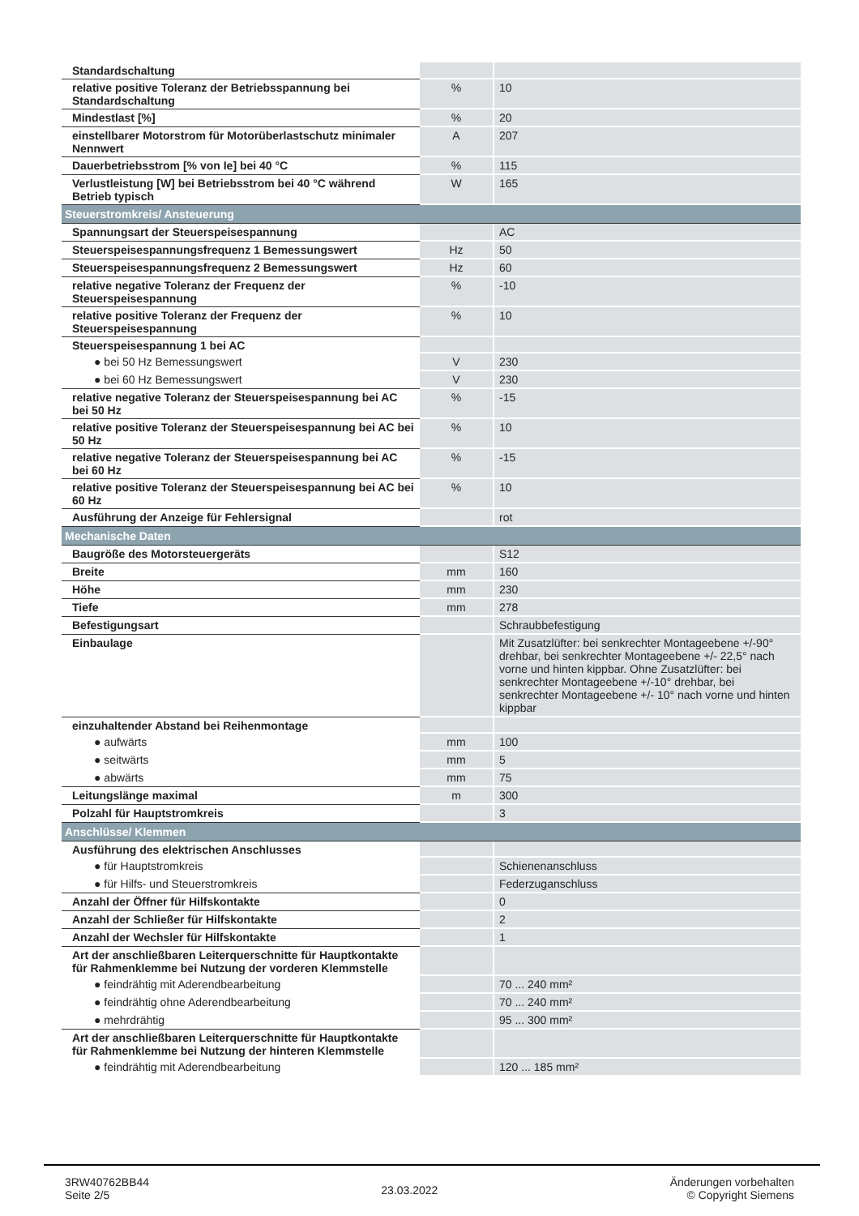| Standardschaltung | | |
| relative positive Toleranz der Betriebsspannung bei Standardschaltung | % | 10 |
| Mindestlast [%] | % | 20 |
| einstellbarer Motorstrom für Motorüberlastschutz minimaler Nennwert | A | 207 |
| Dauerbetriebsstrom [% von Ie] bei 40 °C | % | 115 |
| Verlustleistung [W] bei Betriebsstrom bei 40 °C während Betrieb typisch | W | 165 |
| Steuerstromkreis/ Ansteuerung | | |
| Spannungsart der Steuerspeisespannung | | AC |
| Steuerspeisespannungsfrequenz 1 Bemessungswert | Hz | 50 |
| Steuerspeisespannungsfrequenz 2 Bemessungswert | Hz | 60 |
| relative negative Toleranz der Frequenz der Steuerspeisespannung | % | -10 |
| relative positive Toleranz der Frequenz der Steuerspeisespannung | % | 10 |
| Steuerspeisespannung 1 bei AC | | |
| ● bei 50 Hz Bemessungswert | V | 230 |
| ● bei 60 Hz Bemessungswert | V | 230 |
| relative negative Toleranz der Steuerspeisespannung bei AC bei 50 Hz | % | -15 |
| relative positive Toleranz der Steuerspeisespannung bei AC bei 50 Hz | % | 10 |
| relative negative Toleranz der Steuerspeisespannung bei AC bei 60 Hz | % | -15 |
| relative positive Toleranz der Steuerspeisespannung bei AC bei 60 Hz | % | 10 |
| Ausführung der Anzeige für Fehlersignal | | rot |
| Mechanische Daten | | |
| Baugröße des Motorsteuergeräts | | S12 |
| Breite | mm | 160 |
| Höhe | mm | 230 |
| Tiefe | mm | 278 |
| Befestigungsart | | Schraubbefestigung |
| Einbaulage | | Mit Zusatzlüfter: bei senkrechter Montageebene +/-90° drehbar, bei senkrechter Montageebene +/- 22,5° nach vorne und hinten kippbar. Ohne Zusatzlüfter: bei senkrechter Montageebene +/-10° drehbar, bei senkrechter Montageebene +/- 10° nach vorne und hinten kippbar |
| einzuhaltender Abstand bei Reihenmontage | | |
| ● aufwärts | mm | 100 |
| ● seitwärts | mm | 5 |
| ● abwärts | mm | 75 |
| Leitungslänge maximal | m | 300 |
| Polzahl für Hauptstromkreis | | 3 |
| Anschlüsse/ Klemmen | | |
| Ausführung des elektrischen Anschlusses | | |
| ● für Hauptstromkreis | | Schienenanschluss |
| ● für Hilfs- und Steuerstromkreis | | Federzuganschluss |
| Anzahl der Öffner für Hilfskontakte | | 0 |
| Anzahl der Schließer für Hilfskontakte | | 2 |
| Anzahl der Wechsler für Hilfskontakte | | 1 |
| Art der anschließbaren Leiterquerschnitte für Hauptkontakte für Rahmenklemme bei Nutzung der vorderen Klemmstelle | | |
| ● feindrähtig mit Aderendbearbeitung | | 70 ... 240 mm² |
| ● feindrähtig ohne Aderendbearbeitung | | 70 ... 240 mm² |
| ● mehrdrähtig | | 95 ... 300 mm² |
| Art der anschließbaren Leiterquerschnitte für Hauptkontakte für Rahmenklemme bei Nutzung der hinteren Klemmstelle | | |
| ● feindrähtig mit Aderendbearbeitung | | 120 ... 185 mm² |
3RW40762BB44
Seite 2/5
23.03.2022
Änderungen vorbehalten
© Copyright Siemens